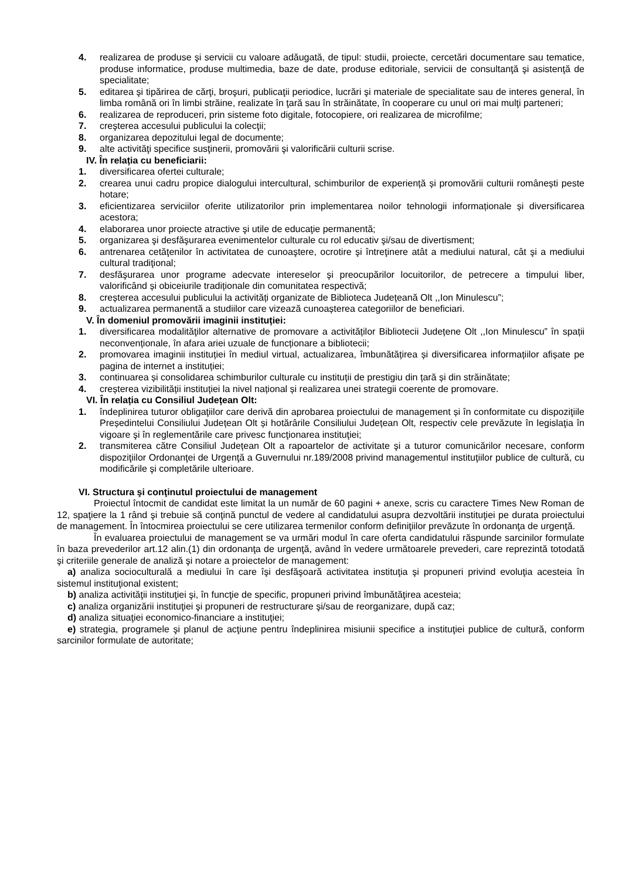4. realizarea de produse şi servicii cu valoare adăugată, de tipul: studii, proiecte, cercetări documentare sau tematice, produse informatice, produse multimedia, baze de date, produse editoriale, servicii de consultanţă şi asistenţă de specialitate;
5. editarea şi tipărirea de cărţi, broşuri, publicaţii periodice, lucrări şi materiale de specialitate sau de interes general, în limba română ori în limbi străine, realizate în ţară sau în străinătate, în cooperare cu unul ori mai mulţi parteneri;
6. realizarea de reproduceri, prin sisteme foto digitale, fotocopiere, ori realizarea de microfilme;
7. creşterea accesului publicului la colecţii;
8. organizarea depozitului legal de documente;
9. alte activităţi specifice susţinerii, promovării şi valorificării culturii scrise.
IV. În relația cu beneficiarii:
1. diversificarea ofertei culturale;
2. crearea unui cadru propice dialogului intercultural, schimburilor de experiență și promovării culturii românești peste hotare;
3. eficientizarea serviciilor oferite utilizatorilor prin implementarea noilor tehnologii informaționale și diversificarea acestora;
4. elaborarea unor proiecte atractive şi utile de educaţie permanentă;
5. organizarea şi desfăşurarea evenimentelor culturale cu rol educativ şi/sau de divertisment;
6. antrenarea cetăţenilor în activitatea de cunoaştere, ocrotire şi întreţinere atât a mediului natural, cât şi a mediului cultural tradiţional;
7. desfăşurarea unor programe adecvate intereselor şi preocupărilor locuitorilor, de petrecere a timpului liber, valorificând și obiceiurile tradiționale din comunitatea respectivă;
8. creșterea accesului publicului la activități organizate de Biblioteca Județeană Olt ,,Ion Minulescu”;
9. actualizarea permanentă a studiilor care vizează cunoașterea categoriilor de beneficiari.
V. În domeniul promovării imaginii instituției:
1. diversificarea modalităţilor alternative de promovare a activităților Bibliotecii Județene Olt ,,Ion Minulescu” în spații neconvenționale, în afara ariei uzuale de funcționare a bibliotecii;
2. promovarea imaginii instituției în mediul virtual, actualizarea, îmbunătățirea și diversificarea informațiilor afișate pe pagina de internet a instituției;
3. continuarea și consolidarea schimburilor culturale cu instituții de prestigiu din țară și din străinătate;
4. creșterea vizibilității instituției la nivel național și realizarea unei strategii coerente de promovare.
VI. În relația cu Consiliul Județean Olt:
1. îndeplinirea tuturor obligaţiilor care derivă din aprobarea proiectului de management și în conformitate cu dispoziţiile Președintelui Consiliului Județean Olt și hotărârile Consiliului Județean Olt, respectiv cele prevăzute în legislaţia în vigoare şi în reglementările care privesc funcţionarea instituţiei;
2. transmiterea către Consiliul Județean Olt a rapoartelor de activitate şi a tuturor comunicărilor necesare, conform dispoziţiilor Ordonanţei de Urgenţă a Guvernului nr.189/2008 privind managementul instituţiilor publice de cultură, cu modificările şi completările ulterioare.
VI. Structura şi conţinutul proiectului de management
Proiectul întocmit de candidat este limitat la un număr de 60 pagini + anexe, scris cu caractere Times New Roman de 12, spaţiere la 1 rând şi trebuie să conţină punctul de vedere al candidatului asupra dezvoltării instituţiei pe durata proiectului de management. În întocmirea proiectului se cere utilizarea termenilor conform definiţiilor prevăzute în ordonanţa de urgenţă.
În evaluarea proiectului de management se va urmări modul în care oferta candidatului răspunde sarcinilor formulate în baza prevederilor art.12 alin.(1) din ordonanţa de urgenţă, având în vedere următoarele prevederi, care reprezintă totodată şi criteriile generale de analiză şi notare a proiectelor de management:
a) analiza socioculturală a mediului în care îşi desfăşoară activitatea instituţia şi propuneri privind evoluţia acesteia în sistemul instituţional existent;
b) analiza activităţii instituţiei şi, în funcţie de specific, propuneri privind îmbunătăţirea acesteia;
c) analiza organizării instituţiei şi propuneri de restructurare şi/sau de reorganizare, după caz;
d) analiza situaţiei economico-financiare a instituţiei;
e) strategia, programele şi planul de acţiune pentru îndeplinirea misiunii specifice a instituţiei publice de cultură, conform sarcinilor formulate de autoritate;